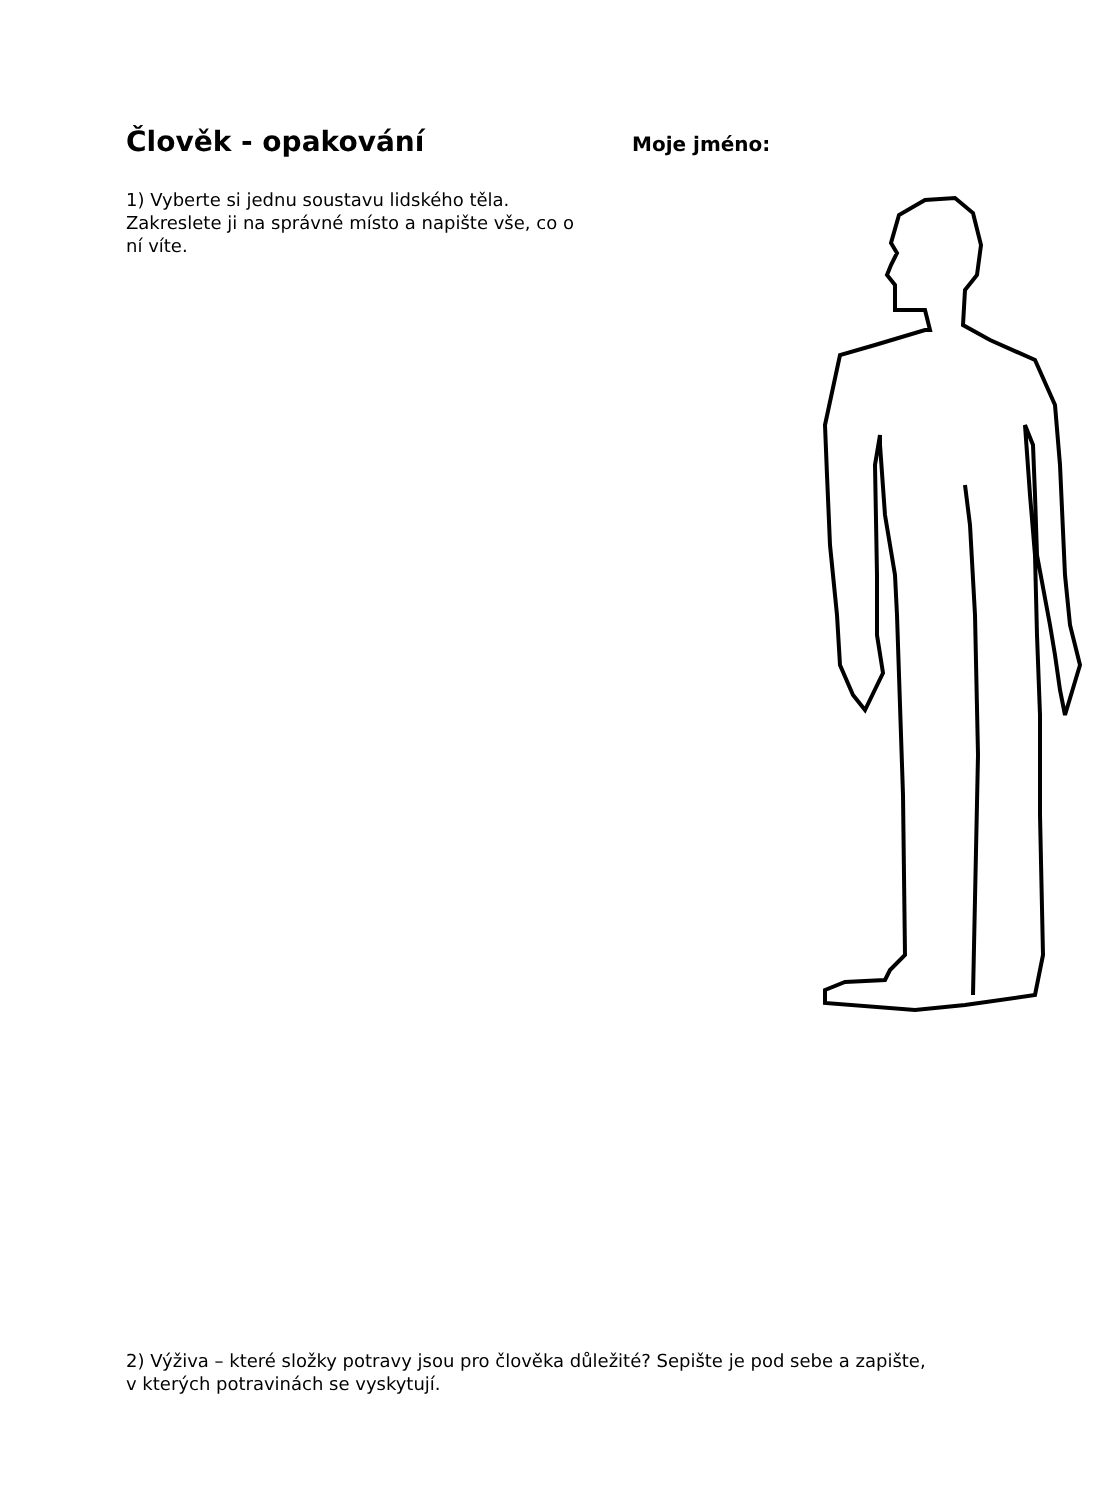Člověk - opakování
Moje jméno:
1) Vyberte si jednu soustavu lidského těla. Zakreslete ji na správné místo a napište vše, co o ní víte.
2) Výživa – které složky potravy jsou pro člověka důležité? Sepište je pod sebe a zapište, v kterých potravinách se vyskytují.